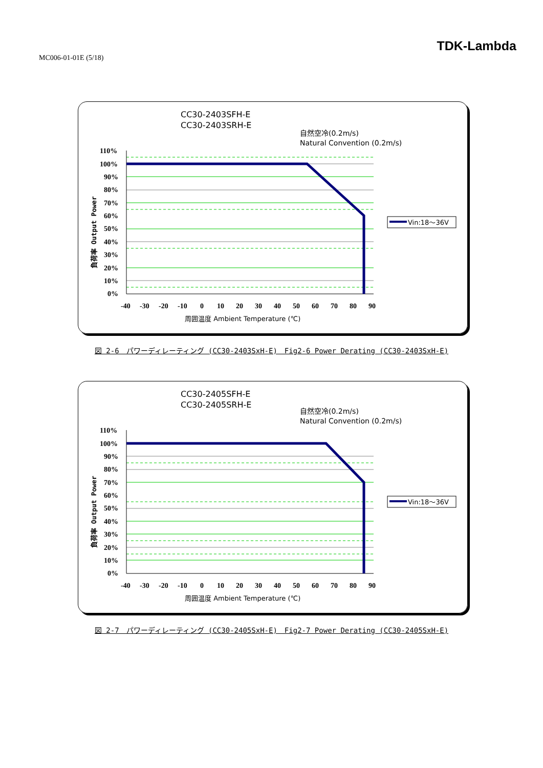MC006-01-01E (5/18)
TDK-Lambda
CC30-2403SFH-E
CC30-2403SRH-E
自然空冷(0.2m/s)
Natural Convention (0.2m/s)
110%
100%
90%
80%
70%
60%
50%
40%
30%
20%
10%
0%
-40
-30
-20
-10
0
10
20
30
40
50
60
70
80
90
周囲温度 Ambient Temperature (℃)
負荷率 Output Power
Vin:18～36V
図 2-6　パワーディレーティング (CC30-2403SxH-E)　Fig2-6 Power Derating (CC30-2403SxH-E)
CC30-2405SFH-E
CC30-2405SRH-E
自然空冷(0.2m/s)
Natural Convention (0.2m/s)
110%
100%
90%
80%
70%
60%
50%
40%
30%
20%
10%
0%
-40
-30
-20
-10
0
10
20
30
40
50
60
70
80
90
周囲温度 Ambient Temperature (℃)
負荷率 Output Power
Vin:18～36V
図 2-7　パワーディレーティング (CC30-2405SxH-E)　Fig2-7 Power Derating (CC30-2405SxH-E)